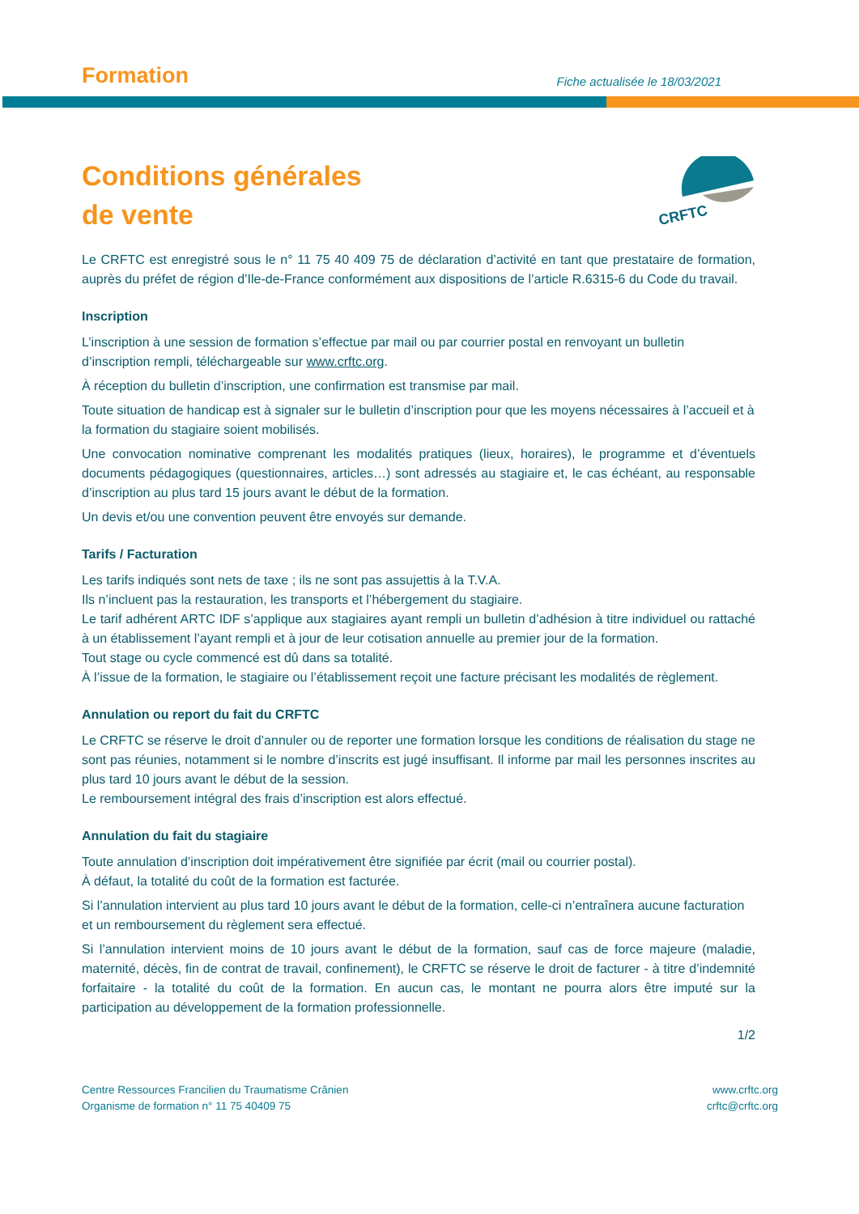Formation
Fiche actualisée le 18/03/2021
Conditions générales
de vente
CRFTC
Le CRFTC est enregistré sous le n° 11 75 40 409 75 de déclaration d’activité en tant que prestataire de formation, auprès du préfet de région d’Ile-de-France conformément aux dispositions de l’article R.6315-6 du Code du travail.
Inscription
L’inscription à une session de formation s’effectue par mail ou par courrier postal en renvoyant un bulletin d’inscription rempli, téléchargeable sur www.crftc.org.
À réception du bulletin d’inscription, une confirmation est transmise par mail.
Toute situation de handicap est à signaler sur le bulletin d’inscription pour que les moyens nécessaires à l’accueil et à la formation du stagiaire soient mobilisés.
Une convocation nominative comprenant les modalités pratiques (lieux, horaires), le programme et d’éventuels documents pédagogiques (questionnaires, articles…) sont adressés au stagiaire et, le cas échéant, au responsable d’inscription au plus tard 15 jours avant le début de la formation.
Un devis et/ou une convention peuvent être envoyés sur demande.
Tarifs / Facturation
Les tarifs indiqués sont nets de taxe ; ils ne sont pas assujettis à la T.V.A.
Ils n’incluent pas la restauration, les transports et l’hébergement du stagiaire.
Le tarif adhérent ARTC IDF s’applique aux stagiaires ayant rempli un bulletin d’adhésion à titre individuel ou rattaché à un établissement l’ayant rempli et à jour de leur cotisation annuelle au premier jour de la formation.
Tout stage ou cycle commencé est dû dans sa totalité.
À l’issue de la formation, le stagiaire ou l’établissement reçoit une facture précisant les modalités de règlement.
Annulation ou report du fait du CRFTC
Le CRFTC se réserve le droit d’annuler ou de reporter une formation lorsque les conditions de réalisation du stage ne sont pas réunies, notamment si le nombre d’inscrits est jugé insuffisant. Il informe par mail les personnes inscrites au plus tard 10 jours avant le début de la session.
Le remboursement intégral des frais d’inscription est alors effectué.
Annulation du fait du stagiaire
Toute annulation d’inscription doit impérativement être signifiée par écrit (mail ou courrier postal).
À défaut, la totalité du coût de la formation est facturée.
Si l’annulation intervient au plus tard 10 jours avant le début de la formation, celle-ci n’entraînera aucune facturation et un remboursement du règlement sera effectué.
Si l’annulation intervient moins de 10 jours avant le début de la formation, sauf cas de force majeure (maladie, maternité, décès, fin de contrat de travail, confinement), le CRFTC se réserve le droit de facturer - à titre d’indemnité forfaitaire - la totalité du coût de la formation. En aucun cas, le montant ne pourra alors être imputé sur la participation au développement de la formation professionnelle.
1/2
Centre Ressources Francilien du Traumatisme Crânien
Organisme de formation n° 11 75 40409 75
www.crftc.org
crftc@crftc.org